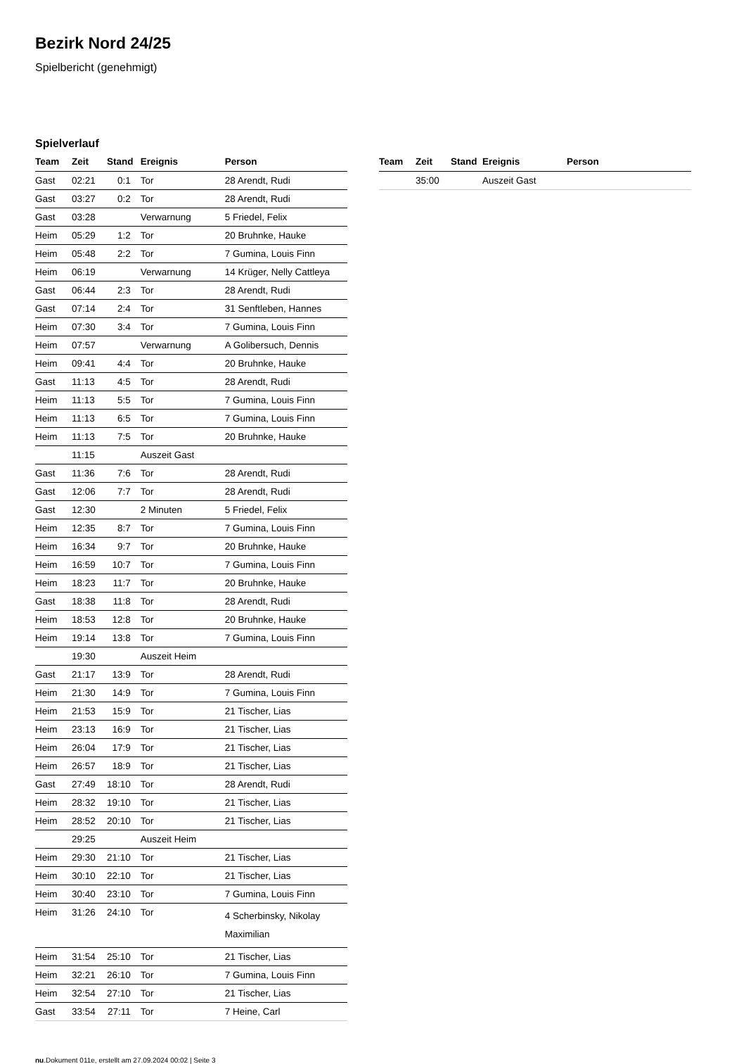Bezirk Nord 24/25
Spielbericht (genehmigt)
Spielverlauf
| Team | Zeit | Stand | Ereignis | Person |
| --- | --- | --- | --- | --- |
| Gast | 02:21 | 0:1 | Tor | 28 Arendt, Rudi |
| Gast | 03:27 | 0:2 | Tor | 28 Arendt, Rudi |
| Gast | 03:28 | | Verwarnung | 5 Friedel, Felix |
| Heim | 05:29 | 1:2 | Tor | 20 Bruhnke, Hauke |
| Heim | 05:48 | 2:2 | Tor | 7 Gumina, Louis Finn |
| Heim | 06:19 | | Verwarnung | 14 Krüger, Nelly Cattleya |
| Gast | 06:44 | 2:3 | Tor | 28 Arendt, Rudi |
| Gast | 07:14 | 2:4 | Tor | 31 Senftleben, Hannes |
| Heim | 07:30 | 3:4 | Tor | 7 Gumina, Louis Finn |
| Heim | 07:57 | | Verwarnung | A Golibersuch, Dennis |
| Heim | 09:41 | 4:4 | Tor | 20 Bruhnke, Hauke |
| Gast | 11:13 | 4:5 | Tor | 28 Arendt, Rudi |
| Heim | 11:13 | 5:5 | Tor | 7 Gumina, Louis Finn |
| Heim | 11:13 | 6:5 | Tor | 7 Gumina, Louis Finn |
| Heim | 11:13 | 7:5 | Tor | 20 Bruhnke, Hauke |
| | 11:15 | | Auszeit Gast | |
| Gast | 11:36 | 7:6 | Tor | 28 Arendt, Rudi |
| Gast | 12:06 | 7:7 | Tor | 28 Arendt, Rudi |
| Gast | 12:30 | | 2 Minuten | 5 Friedel, Felix |
| Heim | 12:35 | 8:7 | Tor | 7 Gumina, Louis Finn |
| Heim | 16:34 | 9:7 | Tor | 20 Bruhnke, Hauke |
| Heim | 16:59 | 10:7 | Tor | 7 Gumina, Louis Finn |
| Heim | 18:23 | 11:7 | Tor | 20 Bruhnke, Hauke |
| Gast | 18:38 | 11:8 | Tor | 28 Arendt, Rudi |
| Heim | 18:53 | 12:8 | Tor | 20 Bruhnke, Hauke |
| Heim | 19:14 | 13:8 | Tor | 7 Gumina, Louis Finn |
| | 19:30 | | Auszeit Heim | |
| Gast | 21:17 | 13:9 | Tor | 28 Arendt, Rudi |
| Heim | 21:30 | 14:9 | Tor | 7 Gumina, Louis Finn |
| Heim | 21:53 | 15:9 | Tor | 21 Tischer, Lias |
| Heim | 23:13 | 16:9 | Tor | 21 Tischer, Lias |
| Heim | 26:04 | 17:9 | Tor | 21 Tischer, Lias |
| Heim | 26:57 | 18:9 | Tor | 21 Tischer, Lias |
| Gast | 27:49 | 18:10 | Tor | 28 Arendt, Rudi |
| Heim | 28:32 | 19:10 | Tor | 21 Tischer, Lias |
| Heim | 28:52 | 20:10 | Tor | 21 Tischer, Lias |
| | 29:25 | | Auszeit Heim | |
| Heim | 29:30 | 21:10 | Tor | 21 Tischer, Lias |
| Heim | 30:10 | 22:10 | Tor | 21 Tischer, Lias |
| Heim | 30:40 | 23:10 | Tor | 7 Gumina, Louis Finn |
| Heim | 31:26 | 24:10 | Tor | 4 Scherbinsky, Nikolay Maximilian |
| Heim | 31:54 | 25:10 | Tor | 21 Tischer, Lias |
| Heim | 32:21 | 26:10 | Tor | 7 Gumina, Louis Finn |
| Heim | 32:54 | 27:10 | Tor | 21 Tischer, Lias |
| Gast | 33:54 | 27:11 | Tor | 7 Heine, Carl |
| Team | Zeit | Stand | Ereignis | Person |
| --- | --- | --- | --- | --- |
| | 35:00 | | Auszeit Gast | |
nu.Dokument 011e, erstellt am 27.09.2024 00:02 | Seite 3